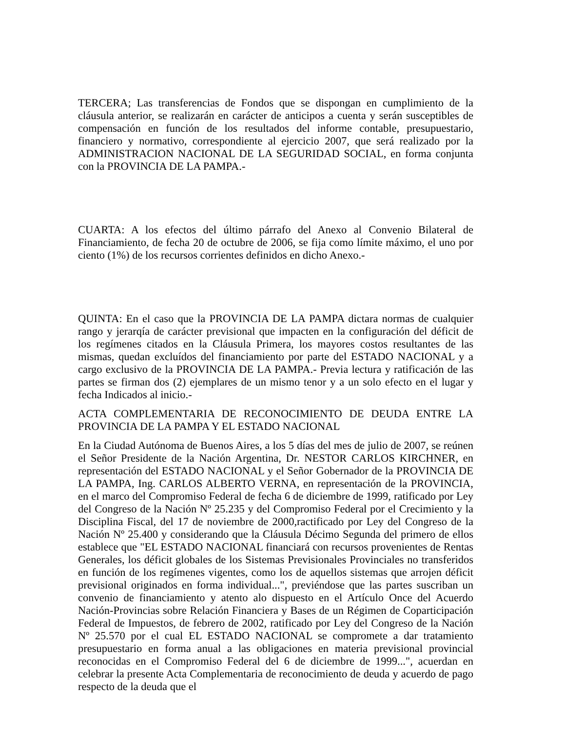TERCERA; Las transferencias de Fondos que se dispongan en cumplimiento de la cláusula anterior, se realizarán en carácter de anticipos a cuenta y serán susceptibles de compensación en función de los resultados del informe contable, presupuestario, financiero y normativo, correspondiente al ejercicio 2007, que será realizado por la ADMINISTRACION NACIONAL DE LA SEGURIDAD SOCIAL, en forma conjunta con la PROVINCIA DE LA PAMPA.-
CUARTA: A los efectos del último párrafo del Anexo al Convenio Bilateral de Financiamiento, de fecha 20 de octubre de 2006, se fija como límite máximo, el uno por ciento (1%) de los recursos corrientes definidos en dicho Anexo.-
QUINTA: En el caso que la PROVINCIA DE LA PAMPA dictara normas de cualquier rango y jerarqía de carácter previsional que impacten en la configuración del déficit de los regímenes citados en la Cláusula Primera, los mayores costos resultantes de las mismas, quedan excluídos del financiamiento por parte del ESTADO NACIONAL y a cargo exclusivo de la PROVINCIA DE LA PAMPA.- Previa lectura y ratificación de las partes se firman dos (2) ejemplares de un mismo tenor y a un solo efecto en el lugar y fecha Indicados al inicio.-
ACTA COMPLEMENTARIA DE RECONOCIMIENTO DE DEUDA ENTRE LA PROVINCIA DE LA PAMPA Y EL ESTADO NACIONAL
En la Ciudad Autónoma de Buenos Aires, a los 5 días del mes de julio de 2007, se reúnen el Señor Presidente de la Nación Argentina, Dr. NESTOR CARLOS KIRCHNER, en representación del ESTADO NACIONAL y el Señor Gobernador de la PROVINCIA DE LA PAMPA, Ing. CARLOS ALBERTO VERNA, en representación de la PROVINCIA, en el marco del Compromiso Federal de fecha 6 de diciembre de 1999, ratificado por Ley del Congreso de la Nación Nº 25.235 y del Compromiso Federal por el Crecimiento y la Disciplina Fiscal, del 17 de noviembre de 2000,ractificado por Ley del Congreso de la Nación Nº 25.400 y considerando que la Cláusula Décimo Segunda del primero de ellos establece que "EL ESTADO NACIONAL financiará con recursos provenientes de Rentas Generales, los déficit globales de los Sistemas Previsionales Provinciales no transferidos en función de los regímenes vigentes, como los de aquellos sistemas que arrojen déficit previsional originados en forma individual...", previéndose que las partes suscriban un convenio de financiamiento y atento alo dispuesto en el Artículo Once del Acuerdo Nación-Provincias sobre Relación Financiera y Bases de un Régimen de Coparticipación Federal de Impuestos, de febrero de 2002, ratificado por Ley del Congreso de la Nación Nº 25.570 por el cual EL ESTADO NACIONAL se compromete a dar tratamiento presupuestario en forma anual a las obligaciones en materia previsional provincial reconocidas en el Compromiso Federal del 6 de diciembre de 1999...", acuerdan en celebrar la presente Acta Complementaria de reconocimiento de deuda y acuerdo de pago respecto de la deuda que el